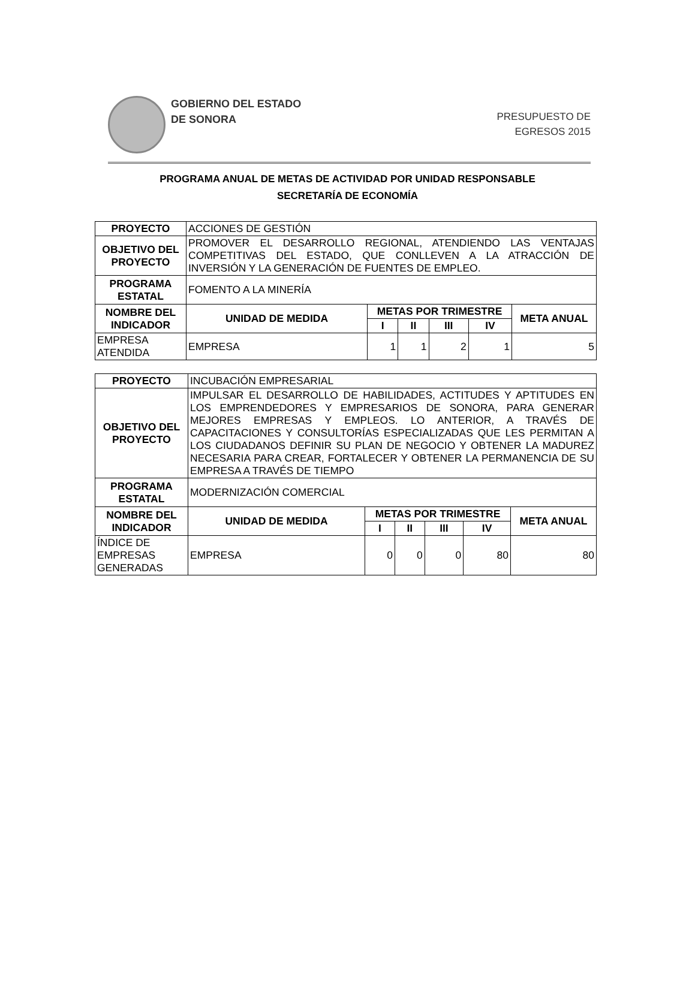GOBIERNO DEL ESTADO
DE SONORA
PRESUPUESTO DE
EGRESOS 2015
PROGRAMA ANUAL DE METAS DE ACTIVIDAD POR UNIDAD RESPONSABLE
SECRETARÍA DE ECONOMÍA
| PROYECTO | ACCIONES DE GESTIÓN | | | | | |
| OBJETIVO DEL PROYECTO | PROMOVER EL DESARROLLO REGIONAL, ATENDIENDO LAS VENTAJAS COMPETITIVAS DEL ESTADO, QUE CONLLEVEN A LA ATRACCIÓN DE INVERSIÓN Y LA GENERACIÓN DE FUENTES DE EMPLEO. | | | | | |
| PROGRAMA ESTATAL | FOMENTO A LA MINERÍA | | | | | |
| NOMBRE DEL INDICADOR | UNIDAD DE MEDIDA | METAS POR TRIMESTRE | | | | META ANUAL |
| | | I | II | III | IV | |
| EMPRESA ATENDIDA | EMPRESA | 1 | 1 | 2 | 1 | 5 |
| PROYECTO | INCUBACIÓN EMPRESARIAL | | | | | |
| OBJETIVO DEL PROYECTO | IMPULSAR EL DESARROLLO DE HABILIDADES, ACTITUDES Y APTITUDES EN LOS EMPRENDEDORES Y EMPRESARIOS DE SONORA, PARA GENERAR MEJORES EMPRESAS Y EMPLEOS. LO ANTERIOR, A TRAVÉS DE CAPACITACIONES Y CONSULTORÍAS ESPECIALIZADAS QUE LES PERMITAN A LOS CIUDADANOS DEFINIR SU PLAN DE NEGOCIO Y OBTENER LA MADUREZ NECESARIA PARA CREAR, FORTALECER Y OBTENER LA PERMANENCIA DE SU EMPRESA A TRAVÉS DE TIEMPO | | | | | |
| PROGRAMA ESTATAL | MODERNIZACIÓN COMERCIAL | | | | | |
| NOMBRE DEL INDICADOR | UNIDAD DE MEDIDA | METAS POR TRIMESTRE | | | | META ANUAL |
| | | I | II | III | IV | |
| ÍNDICE DE EMPRESAS GENERADAS | EMPRESA | 0 | 0 | 0 | 80 | 80 |